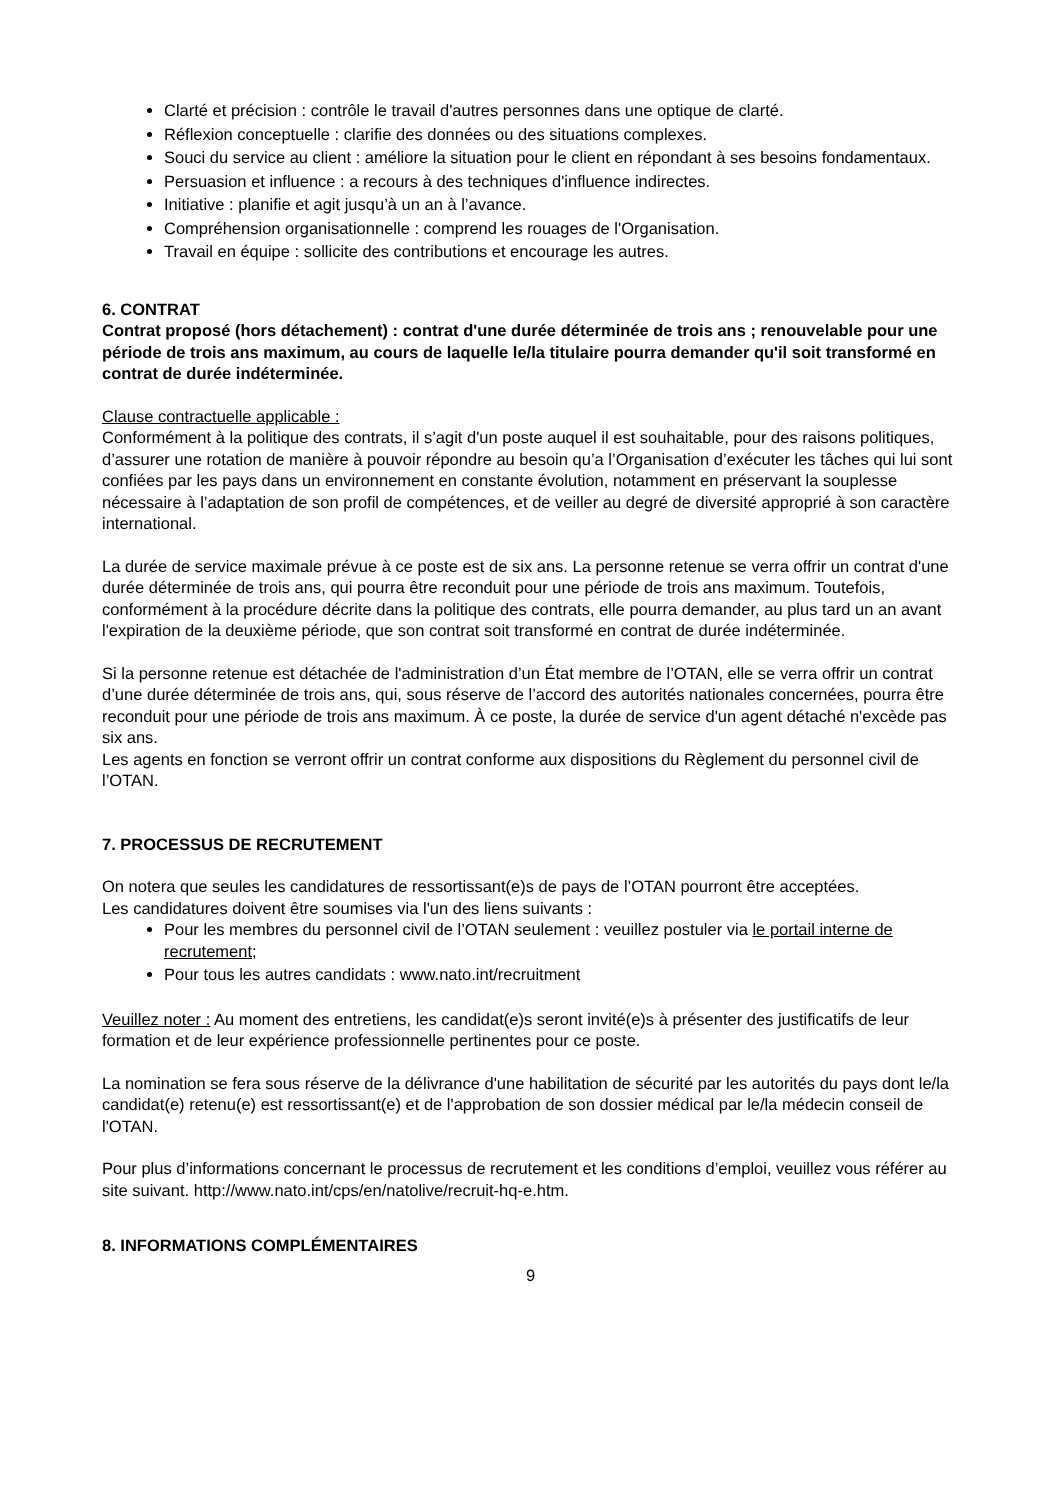Clarté et précision : contrôle le travail d'autres personnes dans une optique de clarté.
Réflexion conceptuelle : clarifie des données ou des situations complexes.
Souci du service au client : améliore la situation pour le client en répondant à ses besoins fondamentaux.
Persuasion et influence : a recours à des techniques d'influence indirectes.
Initiative : planifie et agit jusqu’à un an à l’avance.
Compréhension organisationnelle : comprend les rouages de l'Organisation.
Travail en équipe : sollicite des contributions et encourage les autres.
6. CONTRAT
Contrat proposé (hors détachement) : contrat d'une durée déterminée de trois ans ; renouvelable pour une période de trois ans maximum, au cours de laquelle le/la titulaire pourra demander qu'il soit transformé en contrat de durée indéterminée.
Clause contractuelle applicable :
Conformément à la politique des contrats, il s’agit d'un poste auquel il est souhaitable, pour des raisons politiques, d’assurer une rotation de manière à pouvoir répondre au besoin qu’a l’Organisation d’exécuter les tâches qui lui sont confiées par les pays dans un environnement en constante évolution, notamment en préservant la souplesse nécessaire à l’adaptation de son profil de compétences, et de veiller au degré de diversité approprié à son caractère international.
La durée de service maximale prévue à ce poste est de six ans. La personne retenue se verra offrir un contrat d'une durée déterminée de trois ans, qui pourra être reconduit pour une période de trois ans maximum. Toutefois, conformément à la procédure décrite dans la politique des contrats, elle pourra demander, au plus tard un an avant l'expiration de la deuxième période, que son contrat soit transformé en contrat de durée indéterminée.
Si la personne retenue est détachée de l'administration d’un État membre de l’OTAN, elle se verra offrir un contrat d’une durée déterminée de trois ans, qui, sous réserve de l’accord des autorités nationales concernées, pourra être reconduit pour une période de trois ans maximum. À ce poste, la durée de service d'un agent détaché n'excède pas six ans.
Les agents en fonction se verront offrir un contrat conforme aux dispositions du Règlement du personnel civil de l’OTAN.
7. PROCESSUS DE RECRUTEMENT
On notera que seules les candidatures de ressortissant(e)s de pays de l’OTAN pourront être acceptées.
Les candidatures doivent être soumises via l'un des liens suivants :
Pour les membres du personnel civil de l’OTAN seulement : veuillez postuler via le portail interne de recrutement;
Pour tous les autres candidats : www.nato.int/recruitment
Veuillez noter : Au moment des entretiens, les candidat(e)s seront invité(e)s à présenter des justificatifs de leur formation et de leur expérience professionnelle pertinentes pour ce poste.
La nomination se fera sous réserve de la délivrance d'une habilitation de sécurité par les autorités du pays dont le/la candidat(e) retenu(e) est ressortissant(e) et de l'approbation de son dossier médical par le/la médecin conseil de l'OTAN.
Pour plus d’informations concernant le processus de recrutement et les conditions d’emploi, veuillez vous référer au site suivant. http://www.nato.int/cps/en/natolive/recruit-hq-e.htm.
8. INFORMATIONS COMPLÉMENTAIRES
9